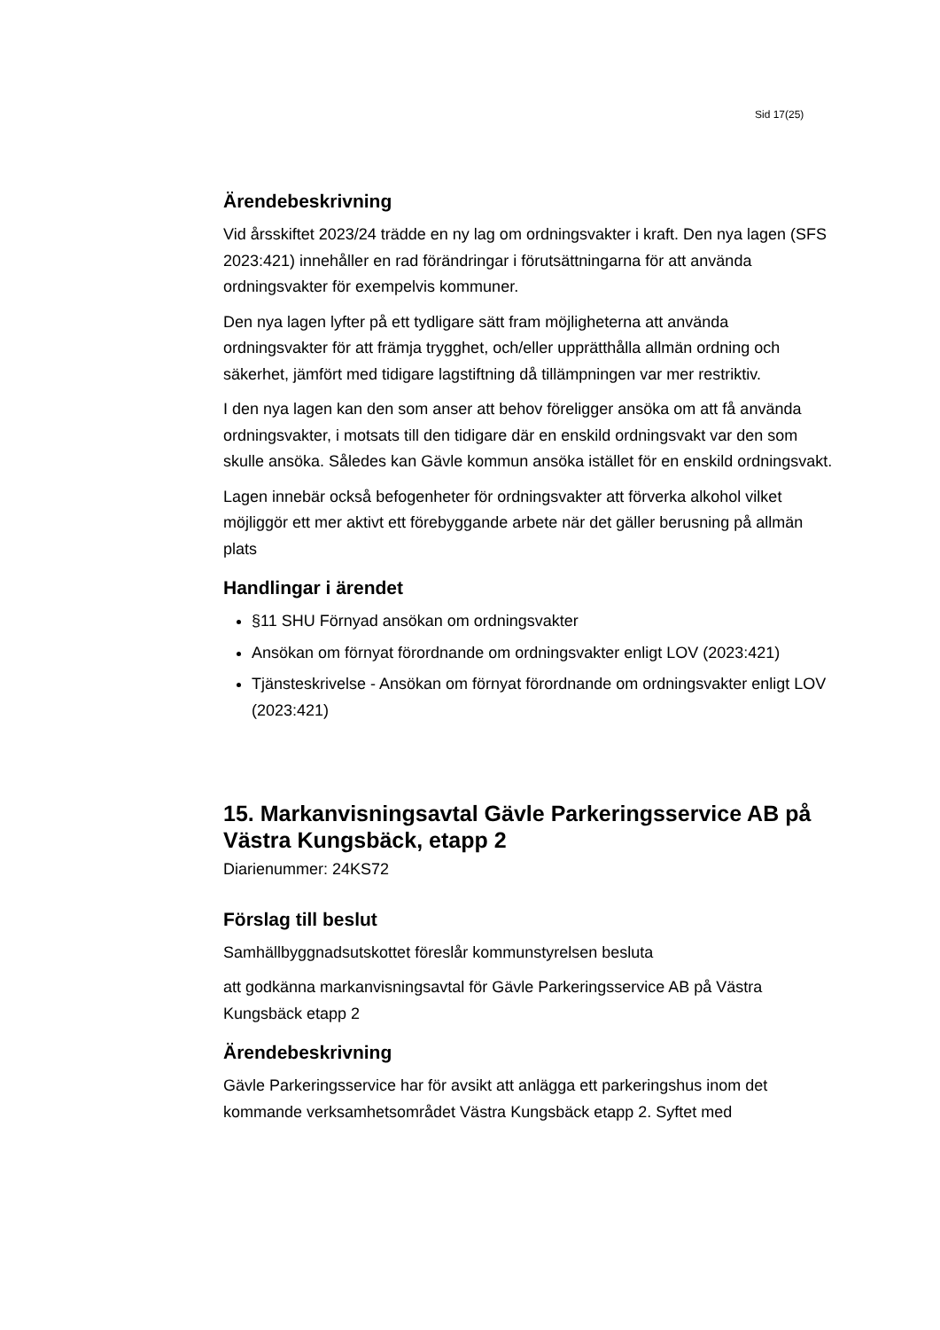Sid 17(25)
Ärendebeskrivning
Vid årsskiftet 2023/24 trädde en ny lag om ordningsvakter i kraft. Den nya lagen (SFS 2023:421) innehåller en rad förändringar i förutsättningarna för att använda ordningsvakter för exempelvis kommuner.
Den nya lagen lyfter på ett tydligare sätt fram möjligheterna att använda ordningsvakter för att främja trygghet, och/eller upprätthålla allmän ordning och säkerhet, jämfört med tidigare lagstiftning då tillämpningen var mer restriktiv.
I den nya lagen kan den som anser att behov föreligger ansöka om att få använda ordningsvakter, i motsats till den tidigare där en enskild ordningsvakt var den som skulle ansöka. Således kan Gävle kommun ansöka istället för en enskild ordningsvakt.
Lagen innebär också befogenheter för ordningsvakter att förverka alkohol vilket möjliggör ett mer aktivt ett förebyggande arbete när det gäller berusning på allmän plats
Handlingar i ärendet
§11 SHU Förnyad ansökan om ordningsvakter
Ansökan om förnyat förordnande om ordningsvakter enligt LOV (2023:421)
Tjänsteskrivelse - Ansökan om förnyat förordnande om ordningsvakter enligt LOV (2023:421)
15. Markanvisningsavtal Gävle Parkeringsservice AB på Västra Kungsbäck, etapp 2
Diarienummer: 24KS72
Förslag till beslut
Samhällbyggnadsutskottet föreslår kommunstyrelsen besluta
att godkänna markanvisningsavtal för Gävle Parkeringsservice AB på Västra Kungsbäck etapp 2
Ärendebeskrivning
Gävle Parkeringsservice har för avsikt att anlägga ett parkeringshus inom det kommande verksamhetsområdet Västra Kungsbäck etapp 2. Syftet med